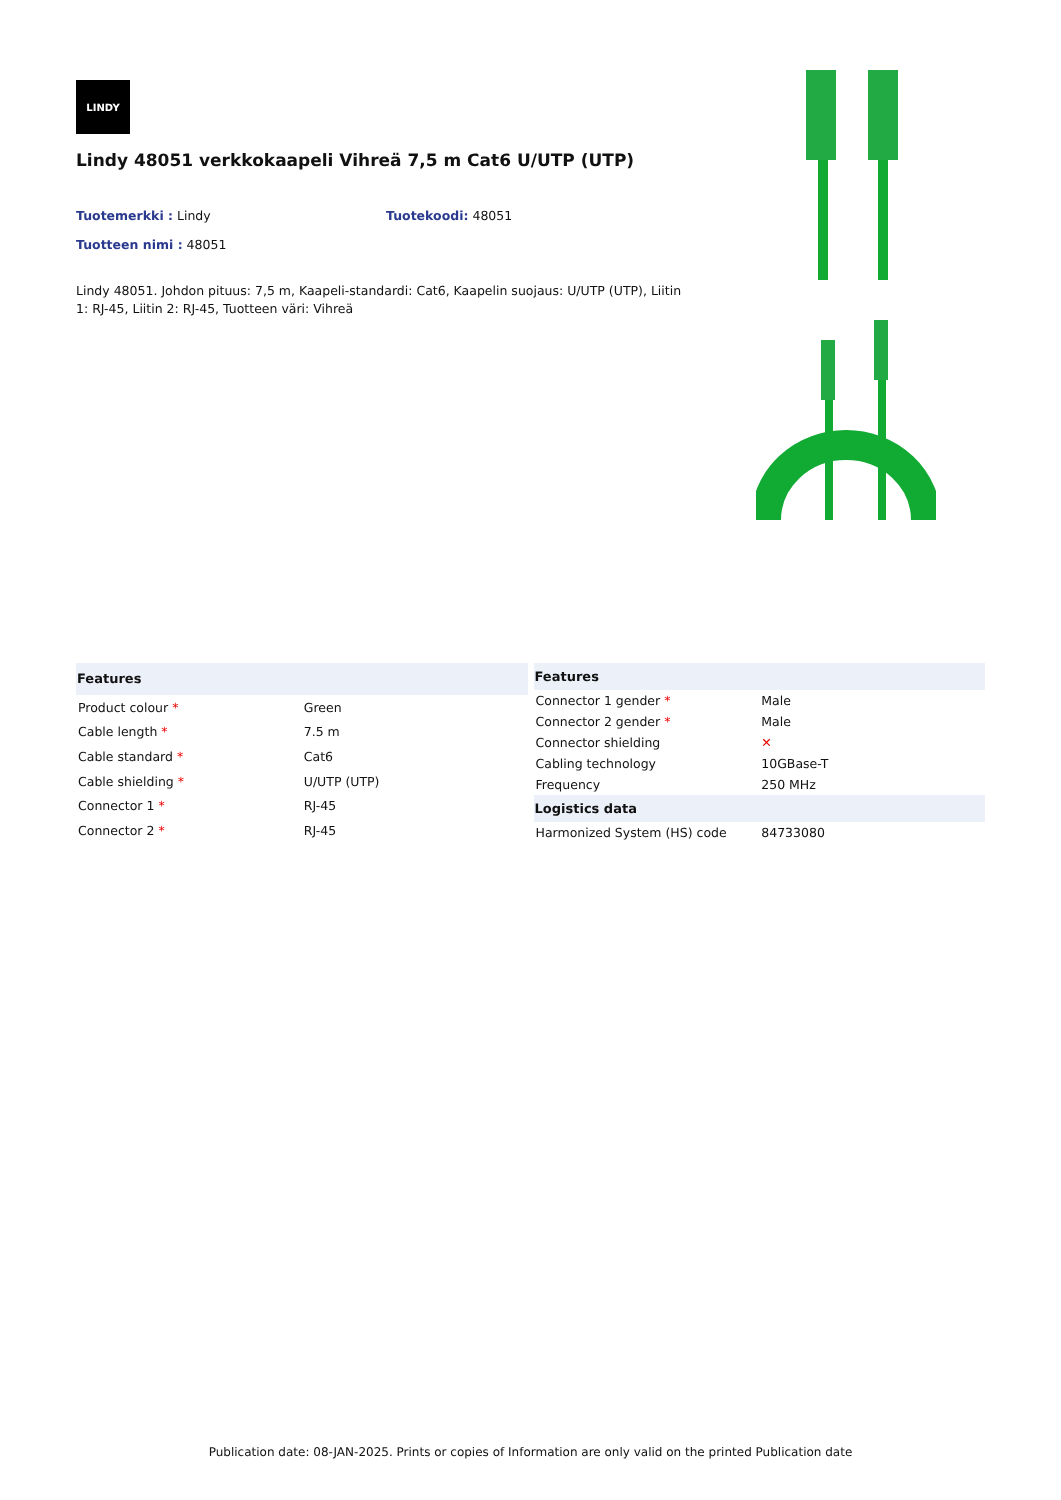LINDY
Lindy 48051 verkkokaapeli Vihreä 7,5 m Cat6 U/UTP (UTP)
Tuotemerkki : Lindy Tuotekoodi: 48051
Tuotteen nimi : 48051
Lindy 48051. Johdon pituus: 7,5 m, Kaapeli-standardi: Cat6, Kaapelin suojaus: U/UTP (UTP), Liitin 1: RJ-45, Liitin 2: RJ-45, Tuotteen väri: Vihreä
| Features | |
| --- | --- |
| Product colour * | Green |
| Cable length * | 7.5 m |
| Cable standard * | Cat6 |
| Cable shielding * | U/UTP (UTP) |
| Connector 1 * | RJ-45 |
| Connector 2 * | RJ-45 |
| Features | |
| --- | --- |
| Connector 1 gender * | Male |
| Connector 2 gender * | Male |
| Connector shielding | ✕ |
| Cabling technology | 10GBase-T |
| Frequency | 250 MHz |
| Logistics data | |
| Harmonized System (HS) code | 84733080 |
Publication date: 08-JAN-2025. Prints or copies of Information are only valid on the printed Publication date